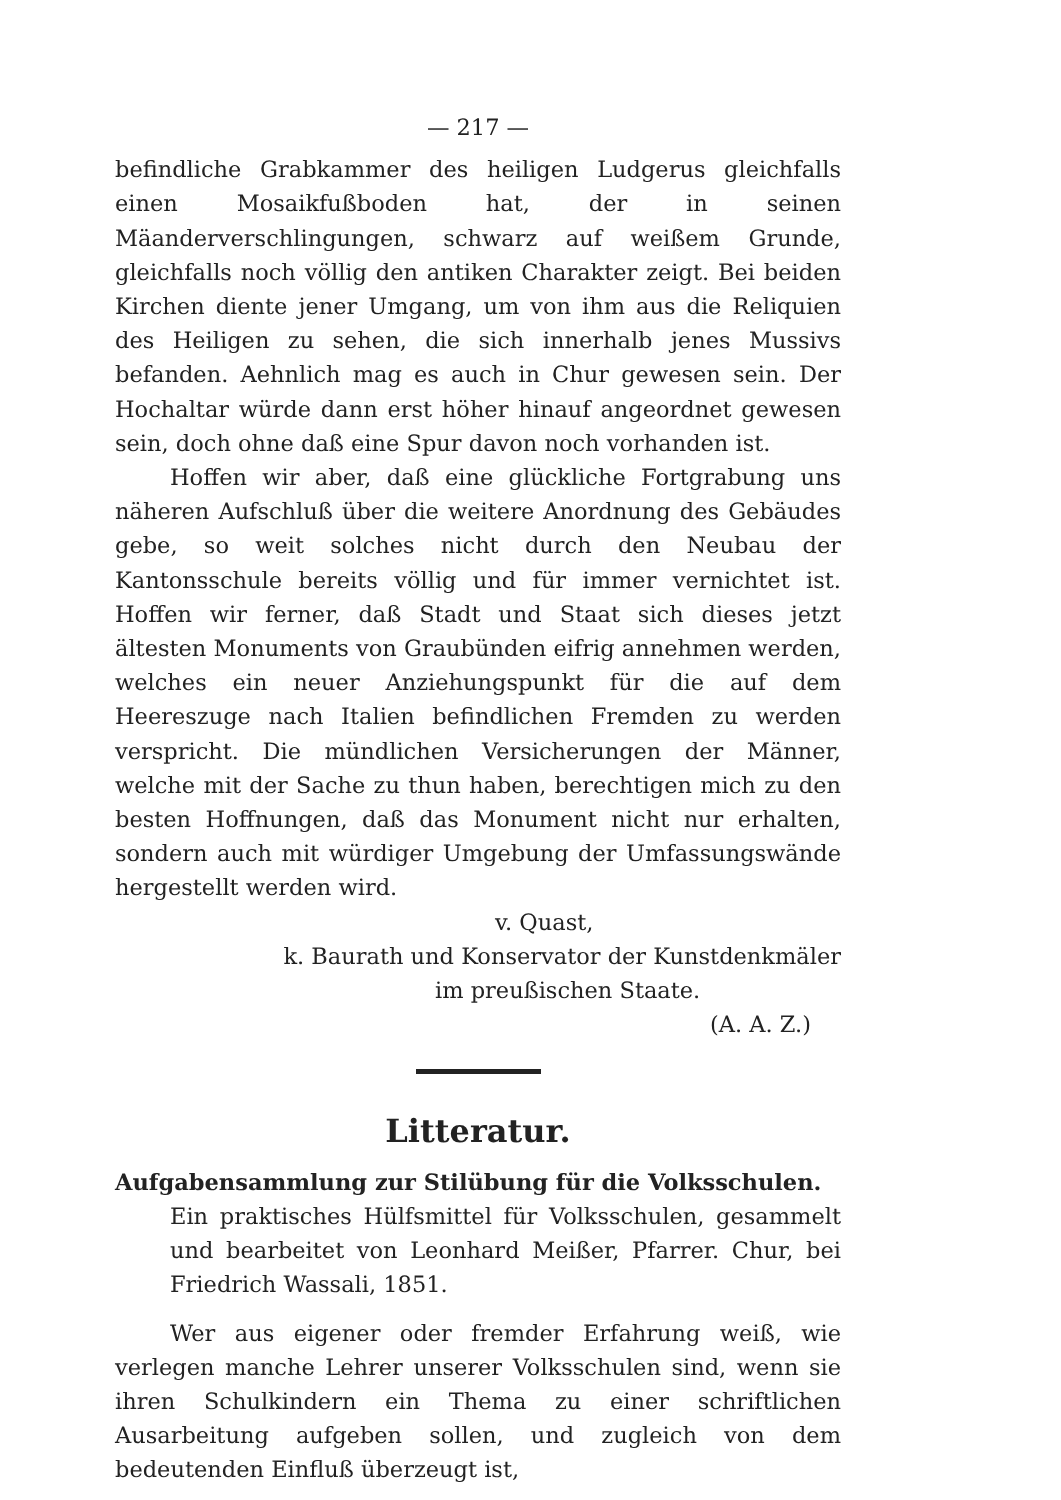— 217 —
befindliche Grabkammer des heiligen Ludgerus gleichfalls einen Mosaikfußboden hat, der in seinen Mäanderverschlingungen, schwarz auf weißem Grunde, gleichfalls noch völlig den antiken Charakter zeigt. Bei beiden Kirchen diente jener Umgang, um von ihm aus die Reliquien des Heiligen zu sehen, die sich innerhalb jenes Mussivs befanden. Aehnlich mag es auch in Chur gewesen sein. Der Hochaltar würde dann erst höher hinauf angeordnet gewesen sein, doch ohne daß eine Spur davon noch vorhanden ist.
Hoffen wir aber, daß eine glückliche Fortgrabung uns näheren Aufschluß über die weitere Anordnung des Gebäudes gebe, so weit solches nicht durch den Neubau der Kantonsschule bereits völlig und für immer vernichtet ist. Hoffen wir ferner, daß Stadt und Staat sich dieses jetzt ältesten Monuments von Graubünden eifrig annehmen werden, welches ein neuer Anziehungspunkt für die auf dem Heereszuge nach Italien befindlichen Fremden zu werden verspricht. Die mündlichen Versicherungen der Männer, welche mit der Sache zu thun haben, berechtigen mich zu den besten Hoffnungen, daß das Monument nicht nur erhalten, sondern auch mit würdiger Umgebung der Umfassungswände hergestellt werden wird.
v. Quast,
k. Baurath und Konservator der Kunstdenkmäler
im preußischen Staate.
(A. A. Z.)
Litteratur.
Aufgabensammlung zur Stilübung für die Volksschulen.
Ein praktisches Hülfsmittel für Volksschulen, gesammelt und bearbeitet von Leonhard Meißer, Pfarrer. Chur, bei Friedrich Wassali, 1851.
Wer aus eigener oder fremder Erfahrung weiß, wie verlegen manche Lehrer unserer Volksschulen sind, wenn sie ihren Schulkindern ein Thema zu einer schriftlichen Ausarbeitung aufgeben sollen, und zugleich von dem bedeutenden Einfluß überzeugt ist,